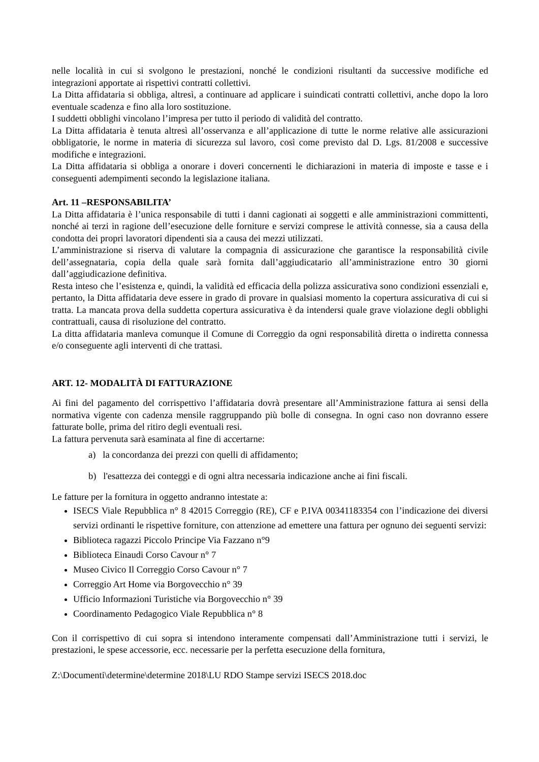nelle località in cui si svolgono le prestazioni, nonché le condizioni risultanti da successive modifiche ed integrazioni apportate ai rispettivi contratti collettivi.
La Ditta affidataria si obbliga, altresì, a continuare ad applicare i suindicati contratti collettivi, anche dopo la loro eventuale scadenza e fino alla loro sostituzione.
I suddetti obblighi vincolano l’impresa per tutto il periodo di validità del contratto.
La Ditta affidataria è tenuta altresì all’osservanza e all’applicazione di tutte le norme relative alle assicurazioni obbligatorie, le norme in materia di sicurezza sul lavoro, così come previsto dal D. Lgs. 81/2008 e successive modifiche e integrazioni.
La Ditta affidataria si obbliga a onorare i doveri concernenti le dichiarazioni in materia di imposte e tasse e i conseguenti adempimenti secondo la legislazione italiana.
Art. 11 –RESPONSABILITA’
La Ditta affidataria è l’unica responsabile di tutti i danni cagionati ai soggetti e alle amministrazioni committenti, nonché ai terzi in ragione dell’esecuzione delle forniture e servizi comprese le attività connesse, sia a causa della condotta dei propri lavoratori dipendenti sia a causa dei mezzi utilizzati.
L’amministrazione si riserva di valutare la compagnia di assicurazione che garantisce la responsabilità civile dell’assegnataria, copia della quale sarà fornita dall’aggiudicatario all’amministrazione entro 30 giorni dall’aggiudicazione definitiva.
Resta inteso che l’esistenza e, quindi, la validità ed efficacia della polizza assicurativa sono condizioni essenziali e, pertanto, la Ditta affidataria deve essere in grado di provare in qualsiasi momento la copertura assicurativa di cui si tratta. La mancata prova della suddetta copertura assicurativa è da intendersi quale grave violazione degli obblighi contrattuali, causa di risoluzione del contratto.
La ditta affidataria manleva comunque il Comune di Correggio da ogni responsabilità diretta o indiretta connessa e/o conseguente agli interventi di che trattasi.
ART. 12- MODALITÀ DI FATTURAZIONE
Ai fini del pagamento del corrispettivo l’affidataria dovrà presentare all’Amministrazione fattura ai sensi della normativa vigente con cadenza mensile raggruppando più bolle di consegna. In ogni caso non dovranno essere fatturate bolle, prima del ritiro degli eventuali resi.
La fattura pervenuta sarà esaminata al fine di accertarne:
a) la concordanza dei prezzi con quelli di affidamento;
b) l'esattezza dei conteggi e di ogni altra necessaria indicazione anche ai fini fiscali.
Le fatture per la fornitura in oggetto andranno intestate a:
ISECS Viale Repubblica n° 8 42015 Correggio (RE), CF e P.IVA 00341183354 con l’indicazione dei diversi servizi ordinanti le rispettive forniture, con attenzione ad emettere una fattura per ognuno dei seguenti servizi:
Biblioteca ragazzi Piccolo Principe Via Fazzano n°9
Biblioteca Einaudi Corso Cavour n° 7
Museo Civico Il Correggio Corso Cavour n° 7
Correggio Art Home via Borgovecchio n° 39
Ufficio Informazioni Turistiche via Borgovecchio n° 39
Coordinamento Pedagogico Viale Repubblica n° 8
Con il corrispettivo di cui sopra si intendono interamente compensati dall’Amministrazione tutti i servizi, le prestazioni, le spese accessorie, ecc. necessarie per la perfetta esecuzione della fornitura,
Z:\Documenti\determine\determine 2018\LU RDO Stampe servizi ISECS 2018.doc